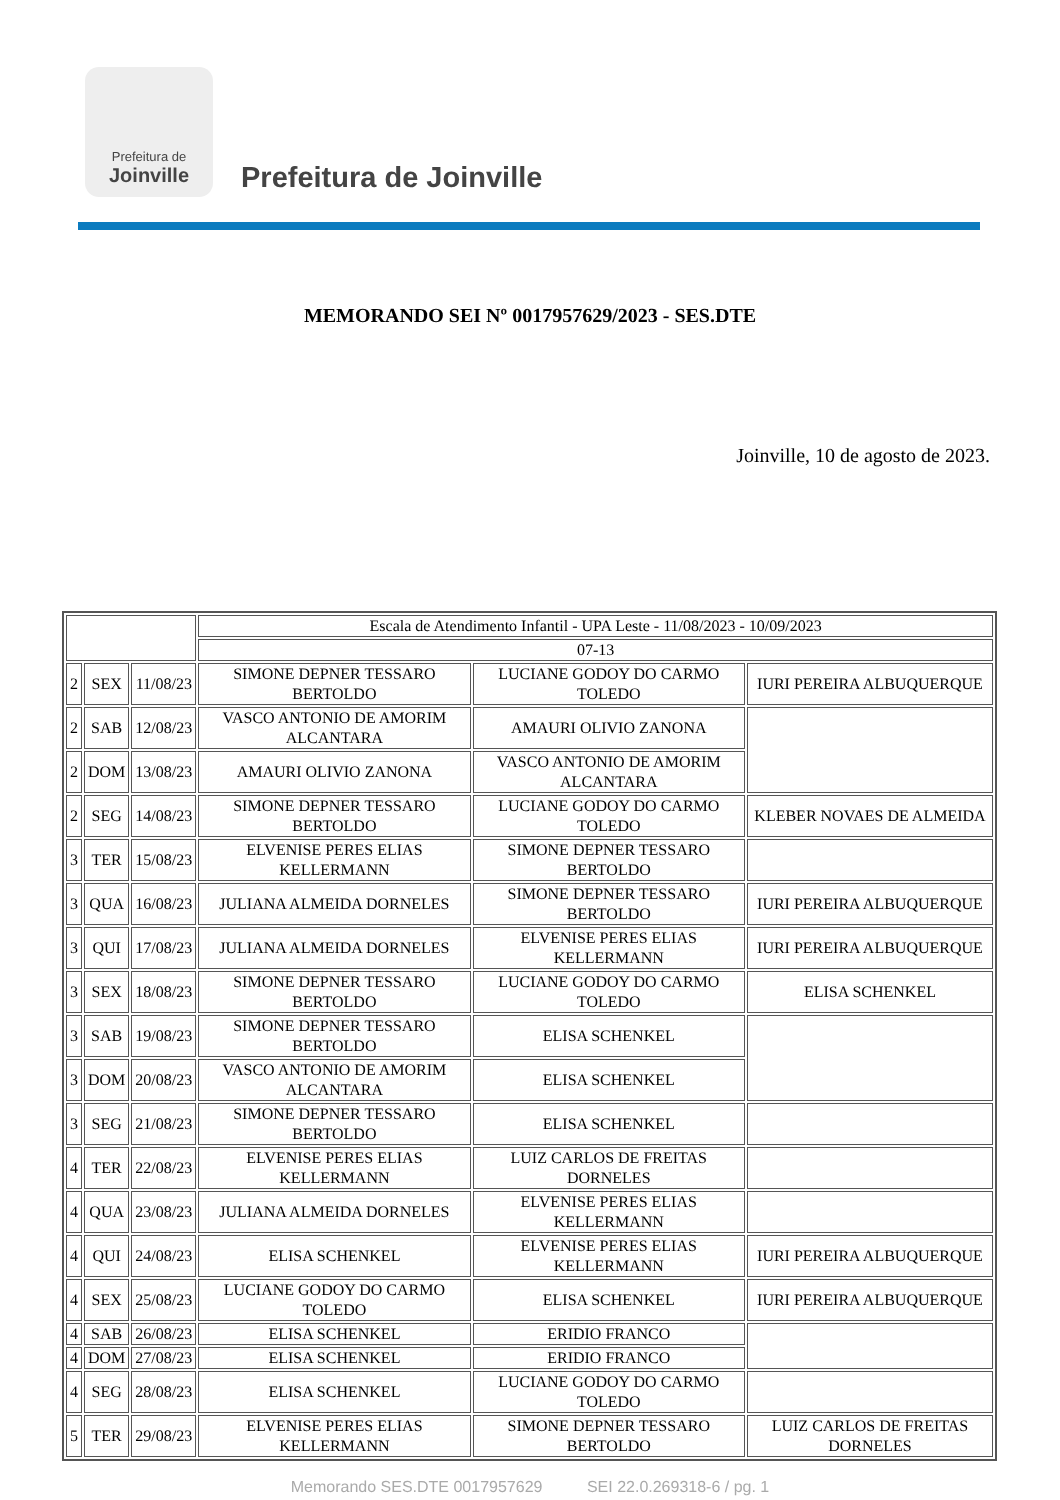Prefeitura de
Joinville
Prefeitura de Joinville
MEMORANDO SEI Nº 0017957629/2023 - SES.DTE
Joinville, 10 de agosto de 2023.
| | | | Escala de Atendimento Infantil - UPA Leste - 11/08/2023 - 10/09/2023 | | |
| | | | 07-13 | | |
| 2 | SEX | 11/08/23 | SIMONE DEPNER TESSARO BERTOLDO | LUCIANE GODOY DO CARMO TOLEDO | IURI PEREIRA ALBUQUERQUE |
| 2 | SAB | 12/08/23 | VASCO ANTONIO DE AMORIM ALCANTARA | AMAURI OLIVIO ZANONA | |
| 2 | DOM | 13/08/23 | AMAURI OLIVIO ZANONA | VASCO ANTONIO DE AMORIM ALCANTARA | |
| 2 | SEG | 14/08/23 | SIMONE DEPNER TESSARO BERTOLDO | LUCIANE GODOY DO CARMO TOLEDO | KLEBER NOVAES DE ALMEIDA |
| 3 | TER | 15/08/23 | ELVENISE PERES ELIAS KELLERMANN | SIMONE DEPNER TESSARO BERTOLDO | |
| 3 | QUA | 16/08/23 | JULIANA ALMEIDA DORNELES | SIMONE DEPNER TESSARO BERTOLDO | IURI PEREIRA ALBUQUERQUE |
| 3 | QUI | 17/08/23 | JULIANA ALMEIDA DORNELES | ELVENISE PERES ELIAS KELLERMANN | IURI PEREIRA ALBUQUERQUE |
| 3 | SEX | 18/08/23 | SIMONE DEPNER TESSARO BERTOLDO | LUCIANE GODOY DO CARMO TOLEDO | ELISA SCHENKEL |
| 3 | SAB | 19/08/23 | SIMONE DEPNER TESSARO BERTOLDO | ELISA SCHENKEL | |
| 3 | DOM | 20/08/23 | VASCO ANTONIO DE AMORIM ALCANTARA | ELISA SCHENKEL | |
| 3 | SEG | 21/08/23 | SIMONE DEPNER TESSARO BERTOLDO | ELISA SCHENKEL | |
| 4 | TER | 22/08/23 | ELVENISE PERES ELIAS KELLERMANN | LUIZ CARLOS DE FREITAS DORNELES | |
| 4 | QUA | 23/08/23 | JULIANA ALMEIDA DORNELES | ELVENISE PERES ELIAS KELLERMANN | |
| 4 | QUI | 24/08/23 | ELISA SCHENKEL | ELVENISE PERES ELIAS KELLERMANN | IURI PEREIRA ALBUQUERQUE |
| 4 | SEX | 25/08/23 | LUCIANE GODOY DO CARMO TOLEDO | ELISA SCHENKEL | IURI PEREIRA ALBUQUERQUE |
| 4 | SAB | 26/08/23 | ELISA SCHENKEL | ERIDIO FRANCO | |
| 4 | DOM | 27/08/23 | ELISA SCHENKEL | ERIDIO FRANCO | |
| 4 | SEG | 28/08/23 | ELISA SCHENKEL | LUCIANE GODOY DO CARMO TOLEDO | |
| 5 | TER | 29/08/23 | ELVENISE PERES ELIAS KELLERMANN | SIMONE DEPNER TESSARO BERTOLDO | LUIZ CARLOS DE FREITAS DORNELES |
Memorando SES.DTE 0017957629 SEI 22.0.269318-6 / pg. 1